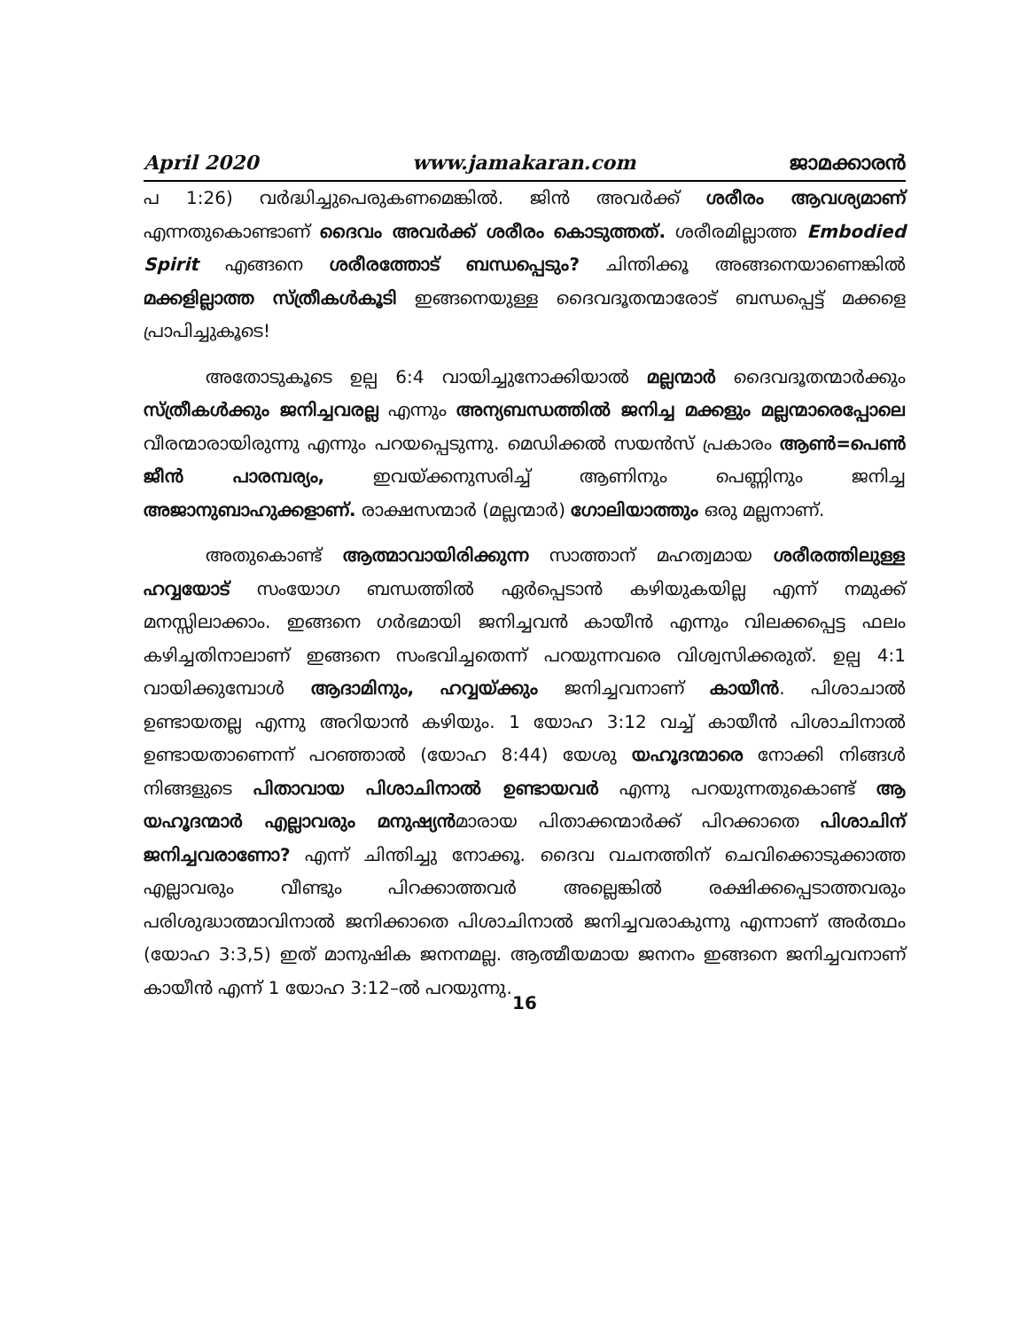April 2020 www.jamakaran.com ജാമക്കാരൻ
പ 1:26) വർദ്ധിച്ചുപെരുകണമെങ്കിൽ. ജിൻ അവർക്ക് ശരീരം ആവശ്യമാണ് എന്നതുകൊണ്ടാണ് ദൈവം അവർക്ക് ശരീരം കൊടുത്തത്. ശരീരമില്ലാത്ത Embodied Spirit എങ്ങനെ ശരീരത്തോട് ബന്ധപ്പെടും? ചിന്തിക്കൂ അങ്ങനെയാണെങ്കിൽ മക്കളില്ലാത്ത സ്ത്രീകൾകൂടി ഇങ്ങനെയുള്ള ദൈവദൂതന്മാരോട് ബന്ധപ്പെട്ട് മക്കളെ പ്രാപിച്ചുകൂടെ!
അതോടുകൂടെ ഉല്പ 6:4 വായിച്ചുനോക്കിയാൽ മല്ലന്മാർ ദൈവദൂതന്മാർക്കും സ്ത്രീകൾക്കും ജനിച്ചവരല്ല എന്നും അന്യബന്ധത്തിൽ ജനിച്ച മക്കളും മല്ലന്മാരെപ്പോലെ വീരന്മാരായിരുന്നു എന്നും പറയപ്പെടുന്നു. മെഡിക്കൽ സയൻസ് പ്രകാരം ആൺ=പെൺ ജീൻ പാരമ്പര്യം, ഇവയ്ക്കനുസരിച്ച് ആണിനും പെണ്ണിനും ജനിച്ച അജാനുബാഹുക്കളാണ്. രാക്ഷസന്മാർ (മല്ലന്മാർ) ഗോലിയാത്തും ഒരു മല്ലനാണ്.
അതുകൊണ്ട് ആത്മാവായിരിക്കുന്ന സാത്താന് മഹത്വമായ ശരീരത്തിലുള്ള ഹവ്വയോട് സംയോഗ ബന്ധത്തിൽ ഏർപ്പെടാൻ കഴിയുകയില്ല എന്ന് നമുക്ക് മനസ്സിലാക്കാം. ഇങ്ങനെ ഗർഭമായി ജനിച്ചവൻ കായീൻ എന്നും വിലക്കപ്പെട്ട ഫലം കഴിച്ചതിനാലാണ് ഇങ്ങനെ സംഭവിച്ചതെന്ന് പറയുന്നവരെ വിശ്വസിക്കരുത്. ഉല്പ 4:1 വായിക്കുമ്പോൾ ആദാമിനും, ഹവ്വയ്ക്കും ജനിച്ചവനാണ് കായീൻ. പിശാചാൽ ഉണ്ടായതല്ല എന്നു അറിയാൻ കഴിയും. 1 യോഹ 3:12 വച്ച് കായീൻ പിശാചിനാൽ ഉണ്ടായതാണെന്ന് പറഞ്ഞാൽ (യോഹ 8:44) യേശു യഹൂദന്മാരെ നോക്കി നിങ്ങൾ നിങ്ങളുടെ പിതാവായ പിശാചിനാൽ ഉണ്ടായവർ എന്നു പറയുന്നതുകൊണ്ട് ആ യഹൂദന്മാർ എല്ലാവരും മനുഷ്യൻമാരായ പിതാക്കന്മാർക്ക് പിറക്കാതെ പിശാചിന് ജനിച്ചവരാണോ? എന്ന് ചിന്തിച്ചു നോക്കൂ. ദൈവ വചനത്തിന് ചെവിക്കൊടുക്കാത്ത എല്ലാവരും വീണ്ടും പിറക്കാത്തവർ അല്ലെങ്കിൽ രക്ഷിക്കപ്പെടാത്തവരും പരിശുദ്ധാത്മാവിനാൽ ജനിക്കാതെ പിശാചിനാൽ ജനിച്ചവരാകുന്നു എന്നാണ് അർത്ഥം (യോഹ 3:3,5) ഇത് മാനുഷിക ജനനമല്ല. ആത്മീയമായ ജനനം ഇങ്ങനെ ജനിച്ചവനാണ് കായീൻ എന്ന് 1 യോഹ 3:12–ൽ പറയുന്നു.
16